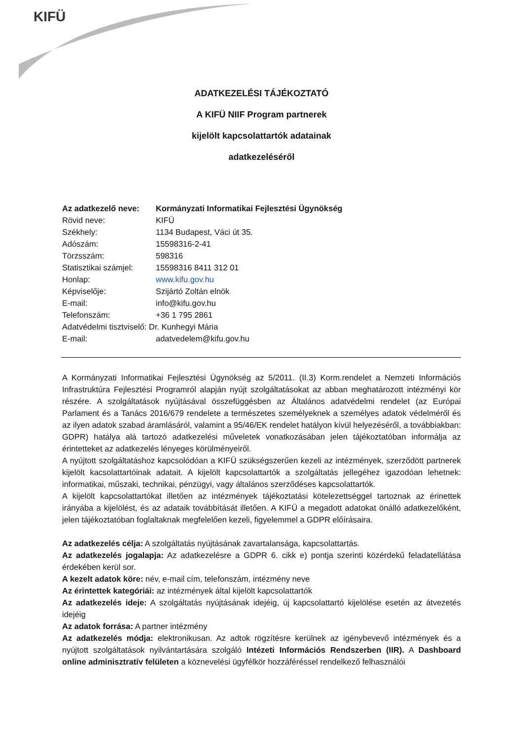KIFÜ
ADATKEZELÉSI TÁJÉKOZTATÓ
A KIFÜ NIIF Program partnerek
kijelölt kapcsolattartók adatainak
adatkezeléséről
Az adatkezelő neve: Kormányzati Informatikai Fejlesztési Ügynökség
Rövid neve: KIFÜ
Székhely: 1134 Budapest, Váci út 35.
Adószám: 15598316-2-41
Törzsszám: 598316
Statisztikai számjel: 15598316 8411 312 01
Honlap: www.kifu.gov.hu
Képviselője: Szijártó Zoltán elnök
E-mail: info@kifu.gov.hu
Telefonszám: +36 1 795 2861
Adatvédelmi tisztviselő: Dr. Kunhegyi Mária
E-mail: adatvedelem@kifu.gov.hu
A Kormányzati Informatikai Fejlesztési Ügynökség az 5/2011. (II.3) Korm.rendelet a Nemzeti Információs Infrastruktúra Fejlesztési Programról alapján nyújt szolgáltatásokat az abban meghatározott intézményi kör részére. A szolgáltatások nyújtásával összefüggésben az Általános adatvédelmi rendelet (az Európai Parlament és a Tanács 2016/679 rendelete a természetes személyeknek a személyes adatok védelméről és az ilyen adatok szabad áramlásáról, valamint a 95/46/EK rendelet hatályon kívül helyezéséről, a továbbiakban: GDPR) hatálya alá tartozó adatkezelési műveletek vonatkozásában jelen tájékoztatóban informálja az érintetteket az adatkezelés lényeges körülményeiről.
A nyújtott szolgáltatáshoz kapcsolódóan a KIFÜ szükségszerűen kezeli az intézmények, szerződött partnerek kijelölt kacsolattartóinak adatait. A kijelölt kapcsolattartók a szolgáltatás jellegéhez igazodóan lehetnek: informatikai, műszaki, technikai, pénzügyi, vagy általános szerződéses kapcsolattartók.
A kijelölt kapcsolattartókat illetően az intézmények tájékoztatási kötelezettséggel tartoznak az érinettek irányába a kijelölést, és az adataik továbbítását illetően. A KIFÜ a megadott adatokat önálló adatkezelőként, jelen tájékoztatóban foglaltaknak megfelelően kezeli, figyelemmel a GDPR előírásaira.
Az adatkezelés célja: A szolgáltatás nyújtásának zavartalansága, kapcsolattartás.
Az adatkezelés jogalapja: Az adatkezelésre a GDPR 6. cikk e) pontja szerinti közérdekű feladatellátása érdekében kerül sor.
A kezelt adatok köre: név, e-mail cím, telefonszám, intézmény neve
Az érintettek kategóriái: az intézmények által kijelölt kapcsolattartók
Az adatkezelés ideje: A szolgáltatás nyújtásának idejéig, új kapcsolattartó kijelölése esetén az átvezetés idejéig
Az adatok forrása: A partner intézmény
Az adatkezelés módja: elektronikusan. Az adtok rögzítésre kerülnek az igénybevevő intézmények és a nyújtott szolgáltatások nyilvántartására szolgáló Intézeti Információs Rendszerben (IIR). A Dashboard online adminisztratív felületen a köznevelési ügyfélkör hozzáféréssel rendelkező felhasználói